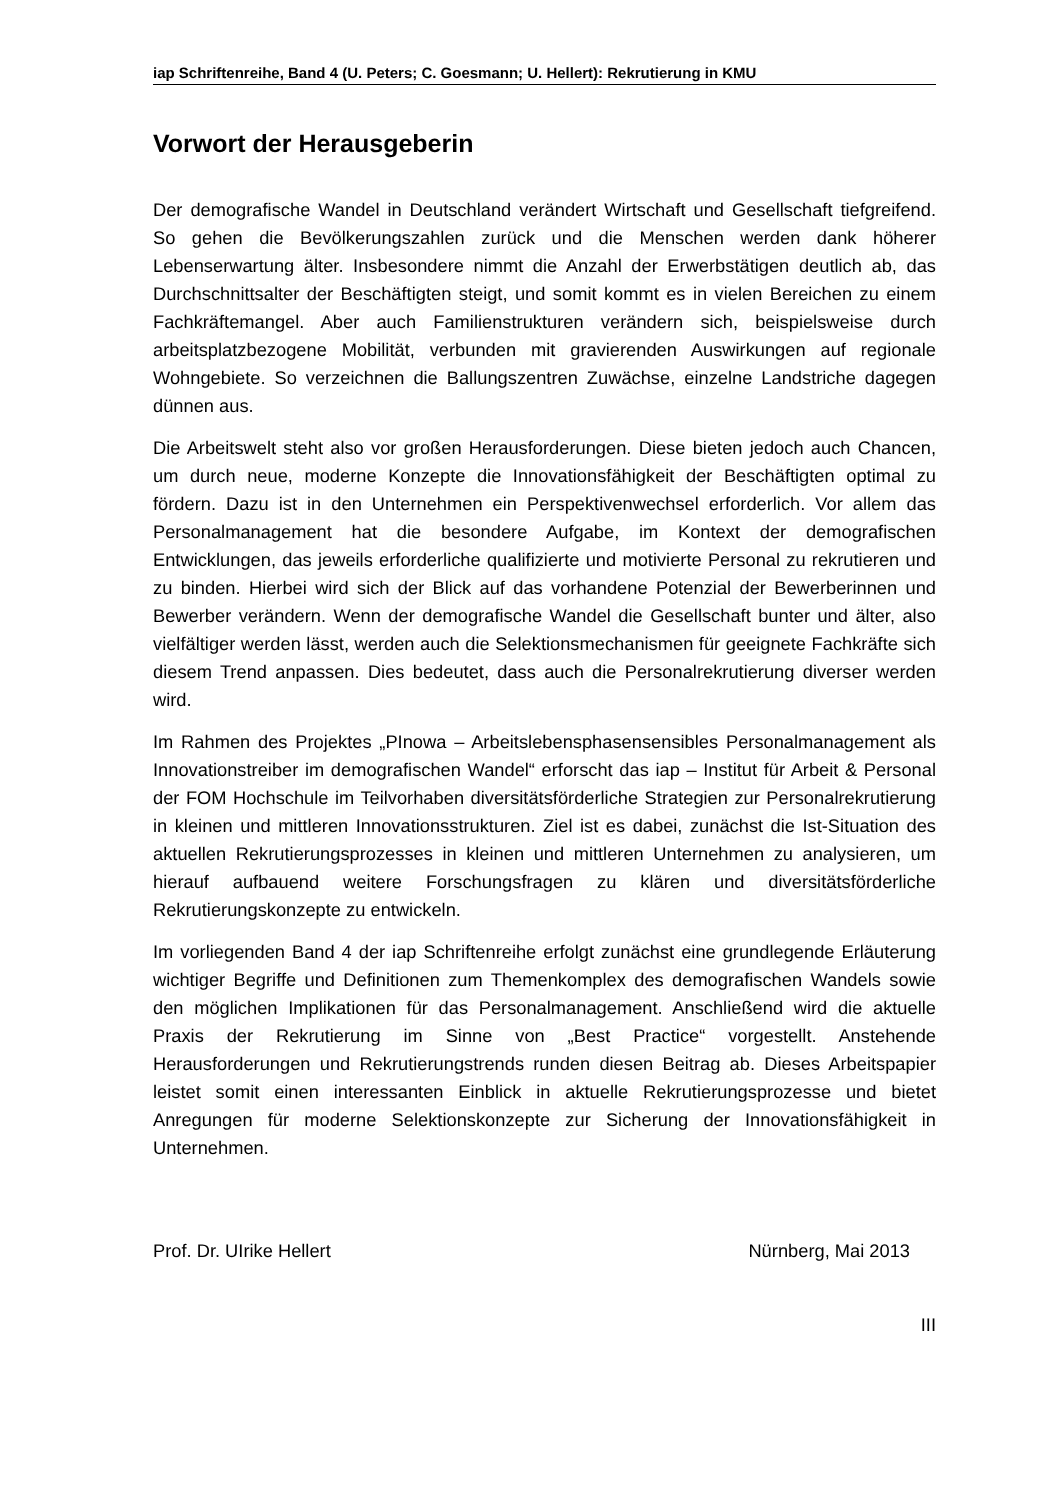iap Schriftenreihe, Band 4 (U. Peters; C. Goesmann; U. Hellert): Rekrutierung in KMU
Vorwort der Herausgeberin
Der demografische Wandel in Deutschland verändert Wirtschaft und Gesellschaft tiefgreifend. So gehen die Bevölkerungszahlen zurück und die Menschen werden dank höherer Lebenserwartung älter. Insbesondere nimmt die Anzahl der Erwerbstätigen deutlich ab, das Durchschnittsalter der Beschäftigten steigt, und somit kommt es in vielen Bereichen zu einem Fachkräftemangel. Aber auch Familienstrukturen verändern sich, beispielsweise durch arbeitsplatzbezogene Mobilität, verbunden mit gravierenden Auswirkungen auf regionale Wohngebiete. So verzeichnen die Ballungszentren Zuwächse, einzelne Landstriche dagegen dünnen aus.
Die Arbeitswelt steht also vor großen Herausforderungen. Diese bieten jedoch auch Chancen, um durch neue, moderne Konzepte die Innovationsfähigkeit der Beschäftigten optimal zu fördern. Dazu ist in den Unternehmen ein Perspektivenwechsel erforderlich. Vor allem das Personalmanagement hat die besondere Aufgabe, im Kontext der demografischen Entwicklungen, das jeweils erforderliche qualifizierte und motivierte Personal zu rekrutieren und zu binden. Hierbei wird sich der Blick auf das vorhandene Potenzial der Bewerberinnen und Bewerber verändern. Wenn der demografische Wandel die Gesellschaft bunter und älter, also vielfältiger werden lässt, werden auch die Selektionsmechanismen für geeignete Fachkräfte sich diesem Trend anpassen. Dies bedeutet, dass auch die Personalrekrutierung diverser werden wird.
Im Rahmen des Projektes „PInowa – Arbeitslebensphasensensibles Personalmanagement als Innovationstreiber im demografischen Wandel“ erforscht das iap – Institut für Arbeit & Personal der FOM Hochschule im Teilvorhaben diversitätsförderliche Strategien zur Personalrekrutierung in kleinen und mittleren Innovationsstrukturen. Ziel ist es dabei, zunächst die Ist-Situation des aktuellen Rekrutierungsprozesses in kleinen und mittleren Unternehmen zu analysieren, um hierauf aufbauend weitere Forschungsfragen zu klären und diversitätsförderliche Rekrutierungskonzepte zu entwickeln.
Im vorliegenden Band 4 der iap Schriftenreihe erfolgt zunächst eine grundlegende Erläuterung wichtiger Begriffe und Definitionen zum Themenkomplex des demografischen Wandels sowie den möglichen Implikationen für das Personalmanagement. Anschließend wird die aktuelle Praxis der Rekrutierung im Sinne von „Best Practice“ vorgestellt. Anstehende Herausforderungen und Rekrutierungstrends runden diesen Beitrag ab. Dieses Arbeitspapier leistet somit einen interessanten Einblick in aktuelle Rekrutierungsprozesse und bietet Anregungen für moderne Selektionskonzepte zur Sicherung der Innovationsfähigkeit in Unternehmen.
Prof. Dr. UIrike Hellert Nürnberg, Mai 2013
III